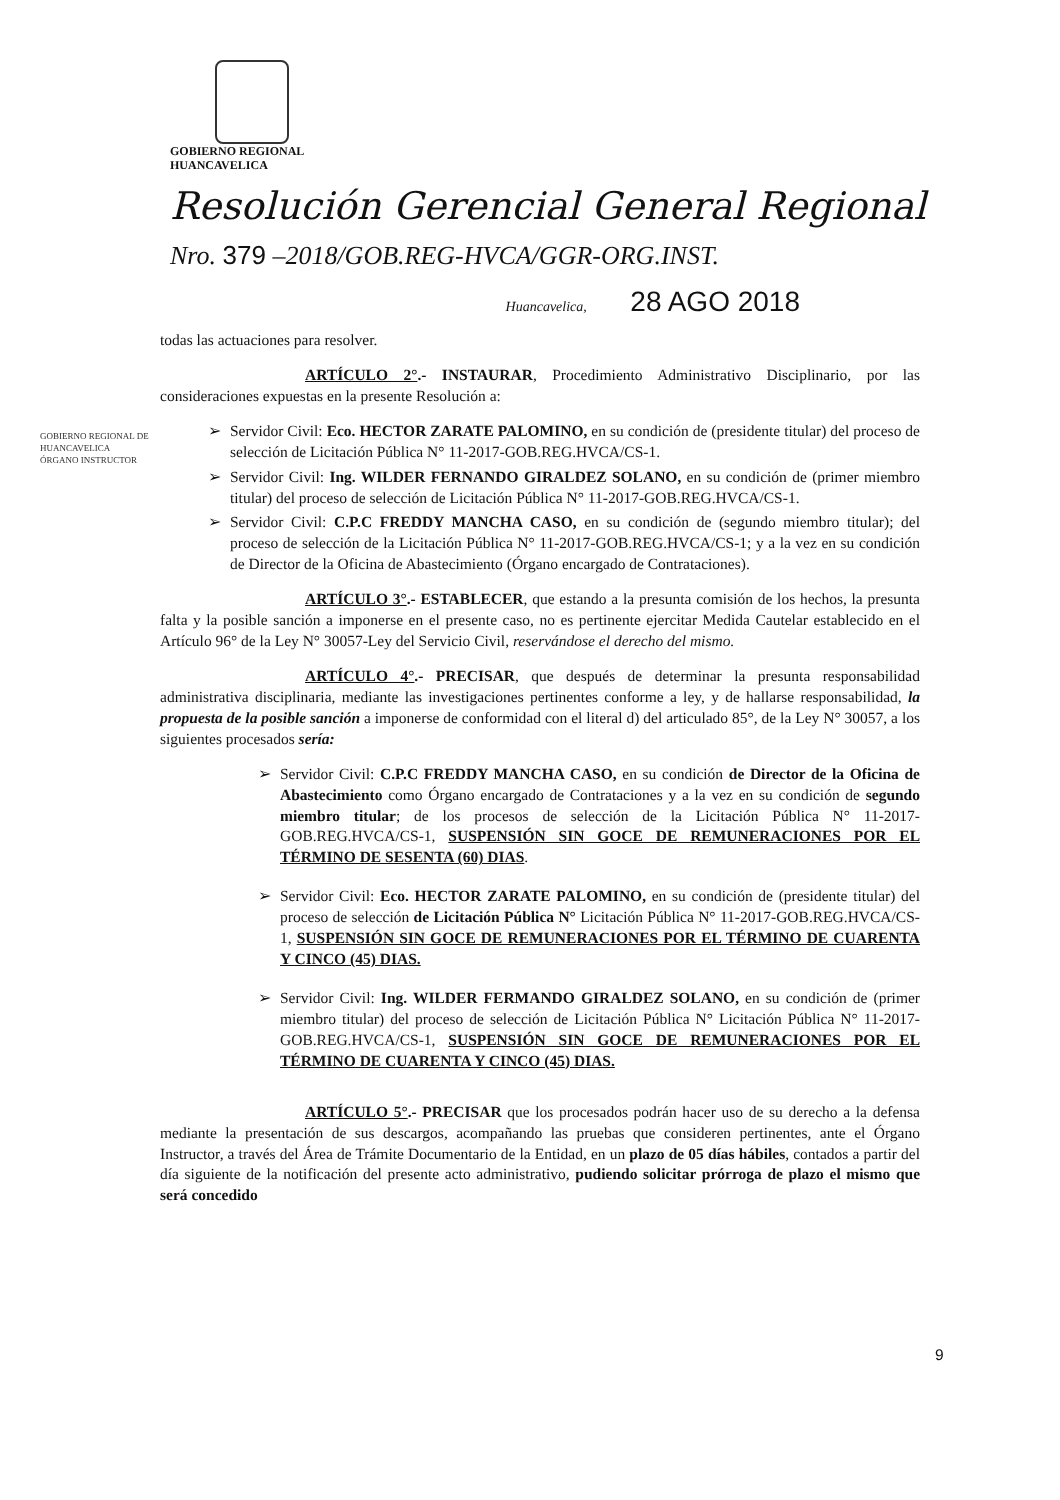GOBIERNO REGIONAL
HUANCAVELICA
Resolución Gerencial General Regional
Nro. 379 –2018/GOB.REG-HVCA/GGR-ORG.INST.
Huancavelica, 28 AGO 2018
GOBIERNO REGIONAL DE HUANCAVELICA ÓRGANO INSTRUCTOR
todas las actuaciones para resolver.
ARTÍCULO 2°.- INSTAURAR, Procedimiento Administrativo Disciplinario, por las consideraciones expuestas en la presente Resolución a:
➢ Servidor Civil: Eco. HECTOR ZARATE PALOMINO, en su condición de (presidente titular) del proceso de selección de Licitación Pública N° 11-2017-GOB.REG.HVCA/CS-1.
➢ Servidor Civil: Ing. WILDER FERNANDO GIRALDEZ SOLANO, en su condición de (primer miembro titular) del proceso de selección de Licitación Pública N° 11-2017-GOB.REG.HVCA/CS-1.
➢ Servidor Civil: C.P.C FREDDY MANCHA CASO, en su condición de (segundo miembro titular); del proceso de selección de la Licitación Pública N° 11-2017-GOB.REG.HVCA/CS-1; y a la vez en su condición de Director de la Oficina de Abastecimiento (Órgano encargado de Contrataciones).
ARTÍCULO 3°.- ESTABLECER, que estando a la presunta comisión de los hechos, la presunta falta y la posible sanción a imponerse en el presente caso, no es pertinente ejercitar Medida Cautelar establecido en el Artículo 96° de la Ley N° 30057-Ley del Servicio Civil, reservándose el derecho del mismo.
ARTÍCULO 4°.- PRECISAR, que después de determinar la presunta responsabilidad administrativa disciplinaria, mediante las investigaciones pertinentes conforme a ley, y de hallarse responsabilidad, la propuesta de la posible sanción a imponerse de conformidad con el literal d) del articulado 85°, de la Ley N° 30057, a los siguientes procesados sería:
➢ Servidor Civil: C.P.C FREDDY MANCHA CASO, en su condición de Director de la Oficina de Abastecimiento como Órgano encargado de Contrataciones y a la vez en su condición de segundo miembro titular; de los procesos de selección de la Licitación Pública N° 11-2017-GOB.REG.HVCA/CS-1, SUSPENSIÓN SIN GOCE DE REMUNERACIONES POR EL TÉRMINO DE SESENTA (60) DIAS.
➢ Servidor Civil: Eco. HECTOR ZARATE PALOMINO, en su condición de (presidente titular) del proceso de selección de Licitación Pública N° Licitación Pública N° 11-2017-GOB.REG.HVCA/CS-1, SUSPENSIÓN SIN GOCE DE REMUNERACIONES POR EL TÉRMINO DE CUARENTA Y CINCO (45) DIAS.
➢ Servidor Civil: Ing. WILDER FERMANDO GIRALDEZ SOLANO, en su condición de (primer miembro titular) del proceso de selección de Licitación Pública N° Licitación Pública N° 11-2017-GOB.REG.HVCA/CS-1, SUSPENSIÓN SIN GOCE DE REMUNERACIONES POR EL TÉRMINO DE CUARENTA Y CINCO (45) DIAS.
ARTÍCULO 5°.- PRECISAR que los procesados podrán hacer uso de su derecho a la defensa mediante la presentación de sus descargos, acompañando las pruebas que consideren pertinentes, ante el Órgano Instructor, a través del Área de Trámite Documentario de la Entidad, en un plazo de 05 días hábiles, contados a partir del día siguiente de la notificación del presente acto administrativo, pudiendo solicitar prórroga de plazo el mismo que será concedido
9